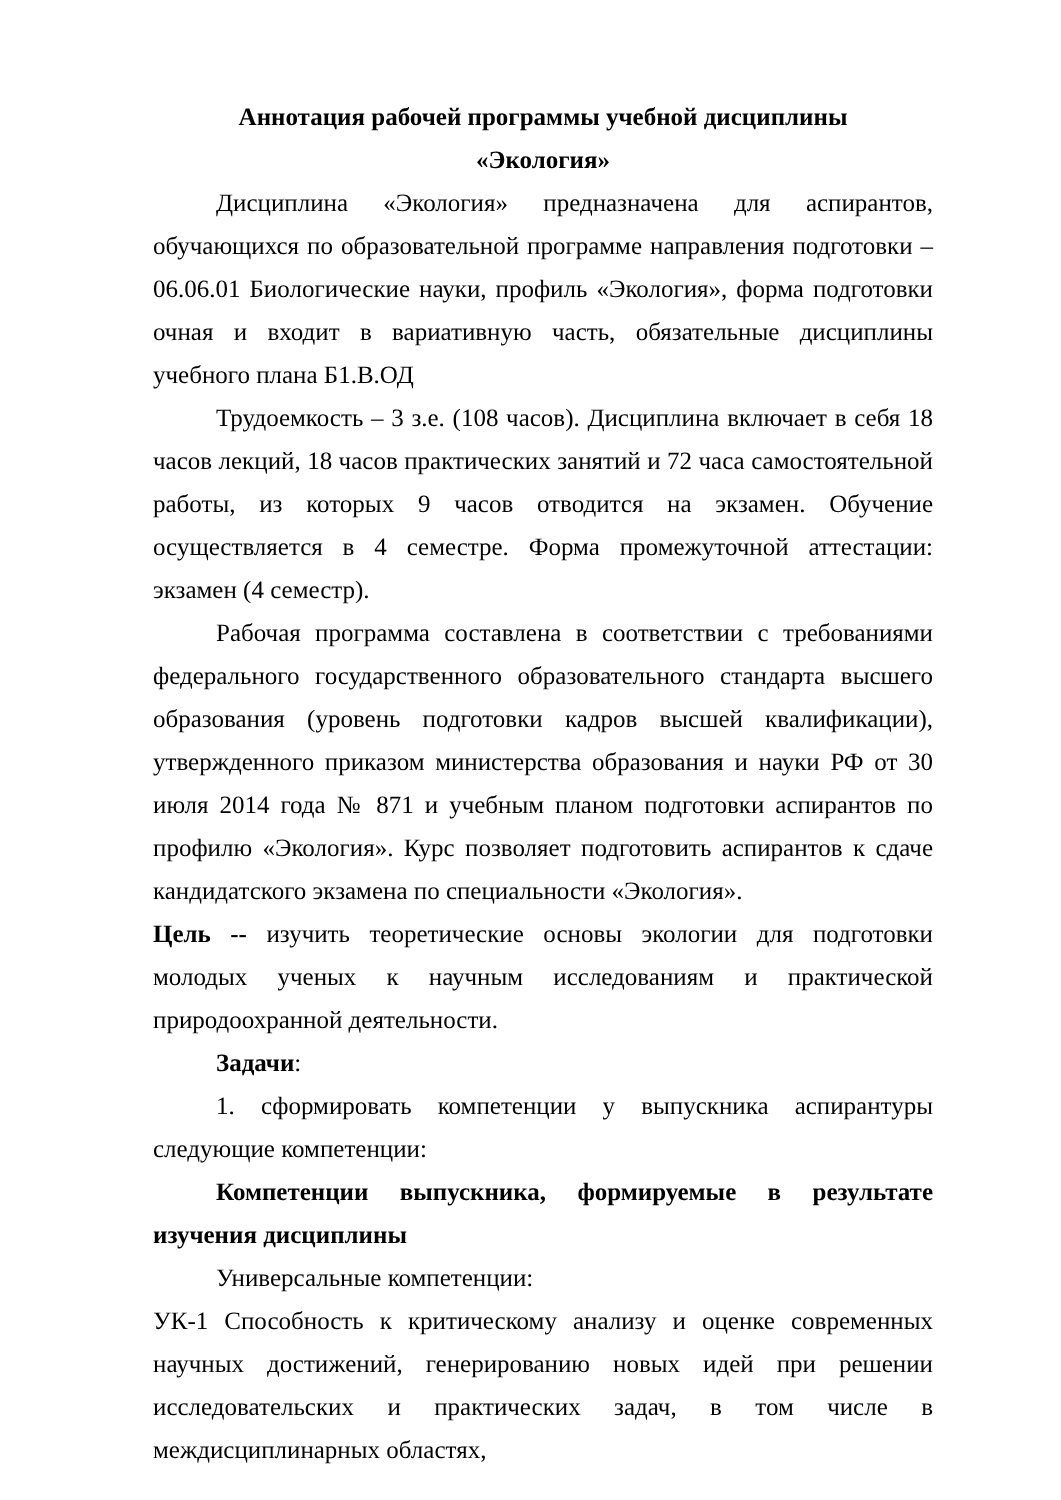Аннотация рабочей программы учебной дисциплины
«Экология»
Дисциплина «Экология» предназначена для аспирантов, обучающихся по образовательной программе направления подготовки – 06.06.01 Биологические науки, профиль «Экология», форма подготовки очная и входит в вариативную часть, обязательные дисциплины учебного плана Б1.В.ОД
Трудоемкость – 3 з.е. (108 часов). Дисциплина включает в себя 18 часов лекций, 18 часов практических занятий и 72 часа самостоятельной работы, из которых 9 часов отводится на экзамен. Обучение осуществляется в 4 семестре. Форма промежуточной аттестации: экзамен (4 семестр).
Рабочая программа составлена в соответствии с требованиями федерального государственного образовательного стандарта высшего образования (уровень подготовки кадров высшей квалификации), утвержденного приказом министерства образования и науки РФ от 30 июля 2014 года № 871 и учебным планом подготовки аспирантов по профилю «Экология». Курс позволяет подготовить аспирантов к сдаче кандидатского экзамена по специальности «Экология».
Цель -- изучить теоретические основы экологии для подготовки молодых ученых к научным исследованиям и практической природоохранной деятельности.
Задачи:
1. сформировать компетенции у выпускника аспирантуры следующие компетенции:
Компетенции выпускника, формируемые в результате изучения дисциплины
Универсальные компетенции:
УК-1 Способность к критическому анализу и оценке современных научных достижений, генерированию новых идей при решении исследовательских и практических задач, в том числе в междисциплинарных областях,